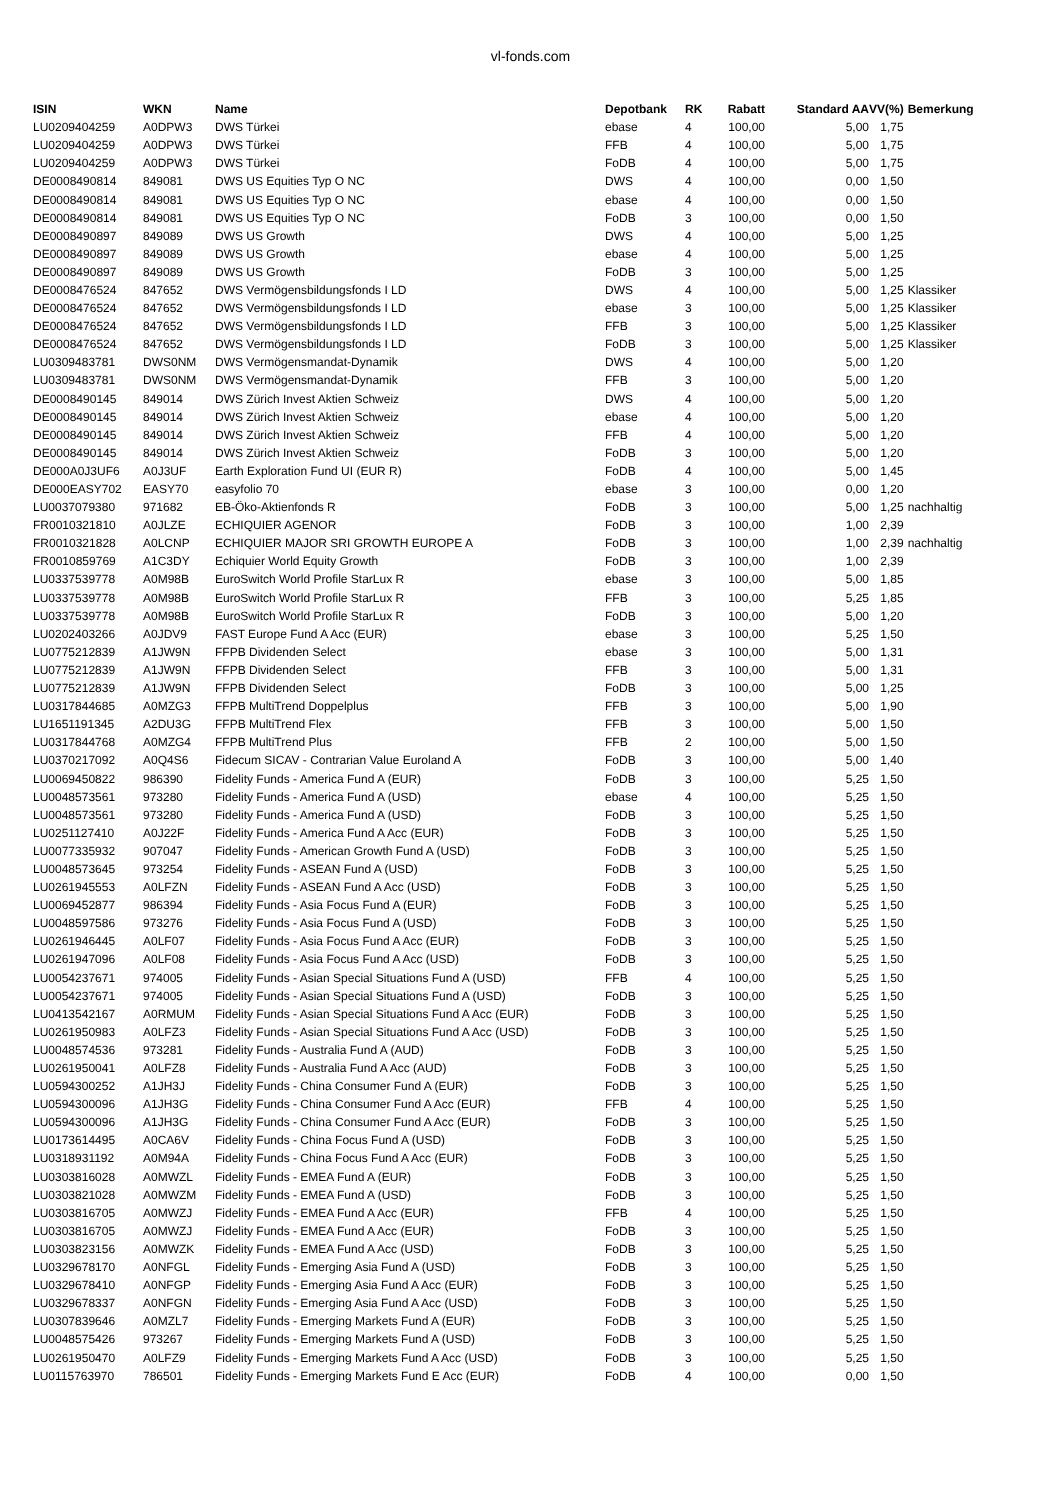vl-fonds.com
| ISIN | WKN | Name | Depotbank | RK | Rabatt | Standard AA | VV(%) | Bemerkung |
| --- | --- | --- | --- | --- | --- | --- | --- | --- |
| LU0209404259 | A0DPW3 | DWS Türkei | ebase | 4 | 100,00 | 5,00 | 1,75 | |
| LU0209404259 | A0DPW3 | DWS Türkei | FFB | 4 | 100,00 | 5,00 | 1,75 | |
| LU0209404259 | A0DPW3 | DWS Türkei | FoDB | 4 | 100,00 | 5,00 | 1,75 | |
| DE0008490814 | 849081 | DWS US Equities Typ O NC | DWS | 4 | 100,00 | 0,00 | 1,50 | |
| DE0008490814 | 849081 | DWS US Equities Typ O NC | ebase | 4 | 100,00 | 0,00 | 1,50 | |
| DE0008490814 | 849081 | DWS US Equities Typ O NC | FoDB | 3 | 100,00 | 0,00 | 1,50 | |
| DE0008490897 | 849089 | DWS US Growth | DWS | 4 | 100,00 | 5,00 | 1,25 | |
| DE0008490897 | 849089 | DWS US Growth | ebase | 4 | 100,00 | 5,00 | 1,25 | |
| DE0008490897 | 849089 | DWS US Growth | FoDB | 3 | 100,00 | 5,00 | 1,25 | |
| DE0008476524 | 847652 | DWS Vermögensbildungsfonds I LD | DWS | 4 | 100,00 | 5,00 | 1,25 | Klassiker |
| DE0008476524 | 847652 | DWS Vermögensbildungsfonds I LD | ebase | 3 | 100,00 | 5,00 | 1,25 | Klassiker |
| DE0008476524 | 847652 | DWS Vermögensbildungsfonds I LD | FFB | 3 | 100,00 | 5,00 | 1,25 | Klassiker |
| DE0008476524 | 847652 | DWS Vermögensbildungsfonds I LD | FoDB | 3 | 100,00 | 5,00 | 1,25 | Klassiker |
| LU0309483781 | DWS0NM | DWS Vermögensmandat-Dynamik | DWS | 4 | 100,00 | 5,00 | 1,20 | |
| LU0309483781 | DWS0NM | DWS Vermögensmandat-Dynamik | FFB | 3 | 100,00 | 5,00 | 1,20 | |
| DE0008490145 | 849014 | DWS Zürich Invest Aktien Schweiz | DWS | 4 | 100,00 | 5,00 | 1,20 | |
| DE0008490145 | 849014 | DWS Zürich Invest Aktien Schweiz | ebase | 4 | 100,00 | 5,00 | 1,20 | |
| DE0008490145 | 849014 | DWS Zürich Invest Aktien Schweiz | FFB | 4 | 100,00 | 5,00 | 1,20 | |
| DE0008490145 | 849014 | DWS Zürich Invest Aktien Schweiz | FoDB | 3 | 100,00 | 5,00 | 1,20 | |
| DE000A0J3UF6 | A0J3UF | Earth Exploration Fund UI (EUR R) | FoDB | 4 | 100,00 | 5,00 | 1,45 | |
| DE000EASY702 | EASY70 | easyfolio 70 | ebase | 3 | 100,00 | 0,00 | 1,20 | |
| LU0037079380 | 971682 | EB-Öko-Aktienfonds R | FoDB | 3 | 100,00 | 5,00 | 1,25 | nachhaltig |
| FR0010321810 | A0JLZE | ECHIQUIER AGENOR | FoDB | 3 | 100,00 | 1,00 | 2,39 | |
| FR0010321828 | A0LCNP | ECHIQUIER MAJOR SRI GROWTH EUROPE A | FoDB | 3 | 100,00 | 1,00 | 2,39 | nachhaltig |
| FR0010859769 | A1C3DY | Echiquier World Equity Growth | FoDB | 3 | 100,00 | 1,00 | 2,39 | |
| LU0337539778 | A0M98B | EuroSwitch World Profile StarLux R | ebase | 3 | 100,00 | 5,00 | 1,85 | |
| LU0337539778 | A0M98B | EuroSwitch World Profile StarLux R | FFB | 3 | 100,00 | 5,25 | 1,85 | |
| LU0337539778 | A0M98B | EuroSwitch World Profile StarLux R | FoDB | 3 | 100,00 | 5,00 | 1,20 | |
| LU0202403266 | A0JDV9 | FAST Europe Fund A Acc (EUR) | ebase | 3 | 100,00 | 5,25 | 1,50 | |
| LU0775212839 | A1JW9N | FFPB Dividenden Select | ebase | 3 | 100,00 | 5,00 | 1,31 | |
| LU0775212839 | A1JW9N | FFPB Dividenden Select | FFB | 3 | 100,00 | 5,00 | 1,31 | |
| LU0775212839 | A1JW9N | FFPB Dividenden Select | FoDB | 3 | 100,00 | 5,00 | 1,25 | |
| LU0317844685 | A0MZG3 | FFPB MultiTrend Doppelplus | FFB | 3 | 100,00 | 5,00 | 1,90 | |
| LU1651191345 | A2DU3G | FFPB MultiTrend Flex | FFB | 3 | 100,00 | 5,00 | 1,50 | |
| LU0317844768 | A0MZG4 | FFPB MultiTrend Plus | FFB | 2 | 100,00 | 5,00 | 1,50 | |
| LU0370217092 | A0Q4S6 | Fidecum SICAV - Contrarian Value Euroland A | FoDB | 3 | 100,00 | 5,00 | 1,40 | |
| LU0069450822 | 986390 | Fidelity Funds - America Fund A (EUR) | FoDB | 3 | 100,00 | 5,25 | 1,50 | |
| LU0048573561 | 973280 | Fidelity Funds - America Fund A (USD) | ebase | 4 | 100,00 | 5,25 | 1,50 | |
| LU0048573561 | 973280 | Fidelity Funds - America Fund A (USD) | FoDB | 3 | 100,00 | 5,25 | 1,50 | |
| LU0251127410 | A0J22F | Fidelity Funds - America Fund A Acc (EUR) | FoDB | 3 | 100,00 | 5,25 | 1,50 | |
| LU0077335932 | 907047 | Fidelity Funds - American Growth Fund A (USD) | FoDB | 3 | 100,00 | 5,25 | 1,50 | |
| LU0048573645 | 973254 | Fidelity Funds - ASEAN Fund A (USD) | FoDB | 3 | 100,00 | 5,25 | 1,50 | |
| LU0261945553 | A0LFZN | Fidelity Funds - ASEAN Fund A Acc (USD) | FoDB | 3 | 100,00 | 5,25 | 1,50 | |
| LU0069452877 | 986394 | Fidelity Funds - Asia Focus Fund A (EUR) | FoDB | 3 | 100,00 | 5,25 | 1,50 | |
| LU0048597586 | 973276 | Fidelity Funds - Asia Focus Fund A (USD) | FoDB | 3 | 100,00 | 5,25 | 1,50 | |
| LU0261946445 | A0LF07 | Fidelity Funds - Asia Focus Fund A Acc (EUR) | FoDB | 3 | 100,00 | 5,25 | 1,50 | |
| LU0261947096 | A0LF08 | Fidelity Funds - Asia Focus Fund A Acc (USD) | FoDB | 3 | 100,00 | 5,25 | 1,50 | |
| LU0054237671 | 974005 | Fidelity Funds - Asian Special Situations Fund A (USD) | FFB | 4 | 100,00 | 5,25 | 1,50 | |
| LU0054237671 | 974005 | Fidelity Funds - Asian Special Situations Fund A (USD) | FoDB | 3 | 100,00 | 5,25 | 1,50 | |
| LU0413542167 | A0RMUM | Fidelity Funds - Asian Special Situations Fund A Acc (EUR) | FoDB | 3 | 100,00 | 5,25 | 1,50 | |
| LU0261950983 | A0LFZ3 | Fidelity Funds - Asian Special Situations Fund A Acc (USD) | FoDB | 3 | 100,00 | 5,25 | 1,50 | |
| LU0048574536 | 973281 | Fidelity Funds - Australia Fund A (AUD) | FoDB | 3 | 100,00 | 5,25 | 1,50 | |
| LU0261950041 | A0LFZ8 | Fidelity Funds - Australia Fund A Acc (AUD) | FoDB | 3 | 100,00 | 5,25 | 1,50 | |
| LU0594300252 | A1JH3J | Fidelity Funds - China Consumer Fund A (EUR) | FoDB | 3 | 100,00 | 5,25 | 1,50 | |
| LU0594300096 | A1JH3G | Fidelity Funds - China Consumer Fund A Acc (EUR) | FFB | 4 | 100,00 | 5,25 | 1,50 | |
| LU0594300096 | A1JH3G | Fidelity Funds - China Consumer Fund A Acc (EUR) | FoDB | 3 | 100,00 | 5,25 | 1,50 | |
| LU0173614495 | A0CA6V | Fidelity Funds - China Focus Fund A (USD) | FoDB | 3 | 100,00 | 5,25 | 1,50 | |
| LU0318931192 | A0M94A | Fidelity Funds - China Focus Fund A Acc (EUR) | FoDB | 3 | 100,00 | 5,25 | 1,50 | |
| LU0303816028 | A0MWZL | Fidelity Funds - EMEA Fund A (EUR) | FoDB | 3 | 100,00 | 5,25 | 1,50 | |
| LU0303821028 | A0MWZM | Fidelity Funds - EMEA Fund A (USD) | FoDB | 3 | 100,00 | 5,25 | 1,50 | |
| LU0303816705 | A0MWZJ | Fidelity Funds - EMEA Fund A Acc (EUR) | FFB | 4 | 100,00 | 5,25 | 1,50 | |
| LU0303816705 | A0MWZJ | Fidelity Funds - EMEA Fund A Acc (EUR) | FoDB | 3 | 100,00 | 5,25 | 1,50 | |
| LU0303823156 | A0MWZK | Fidelity Funds - EMEA Fund A Acc (USD) | FoDB | 3 | 100,00 | 5,25 | 1,50 | |
| LU0329678170 | A0NFGL | Fidelity Funds - Emerging Asia Fund A (USD) | FoDB | 3 | 100,00 | 5,25 | 1,50 | |
| LU0329678410 | A0NFGP | Fidelity Funds - Emerging Asia Fund A Acc (EUR) | FoDB | 3 | 100,00 | 5,25 | 1,50 | |
| LU0329678337 | A0NFGN | Fidelity Funds - Emerging Asia Fund A Acc (USD) | FoDB | 3 | 100,00 | 5,25 | 1,50 | |
| LU0307839646 | A0MZL7 | Fidelity Funds - Emerging Markets Fund A (EUR) | FoDB | 3 | 100,00 | 5,25 | 1,50 | |
| LU0048575426 | 973267 | Fidelity Funds - Emerging Markets Fund A (USD) | FoDB | 3 | 100,00 | 5,25 | 1,50 | |
| LU0261950470 | A0LFZ9 | Fidelity Funds - Emerging Markets Fund A Acc (USD) | FoDB | 3 | 100,00 | 5,25 | 1,50 | |
| LU0115763970 | 786501 | Fidelity Funds - Emerging Markets Fund E Acc (EUR) | FoDB | 4 | 100,00 | 0,00 | 1,50 | |